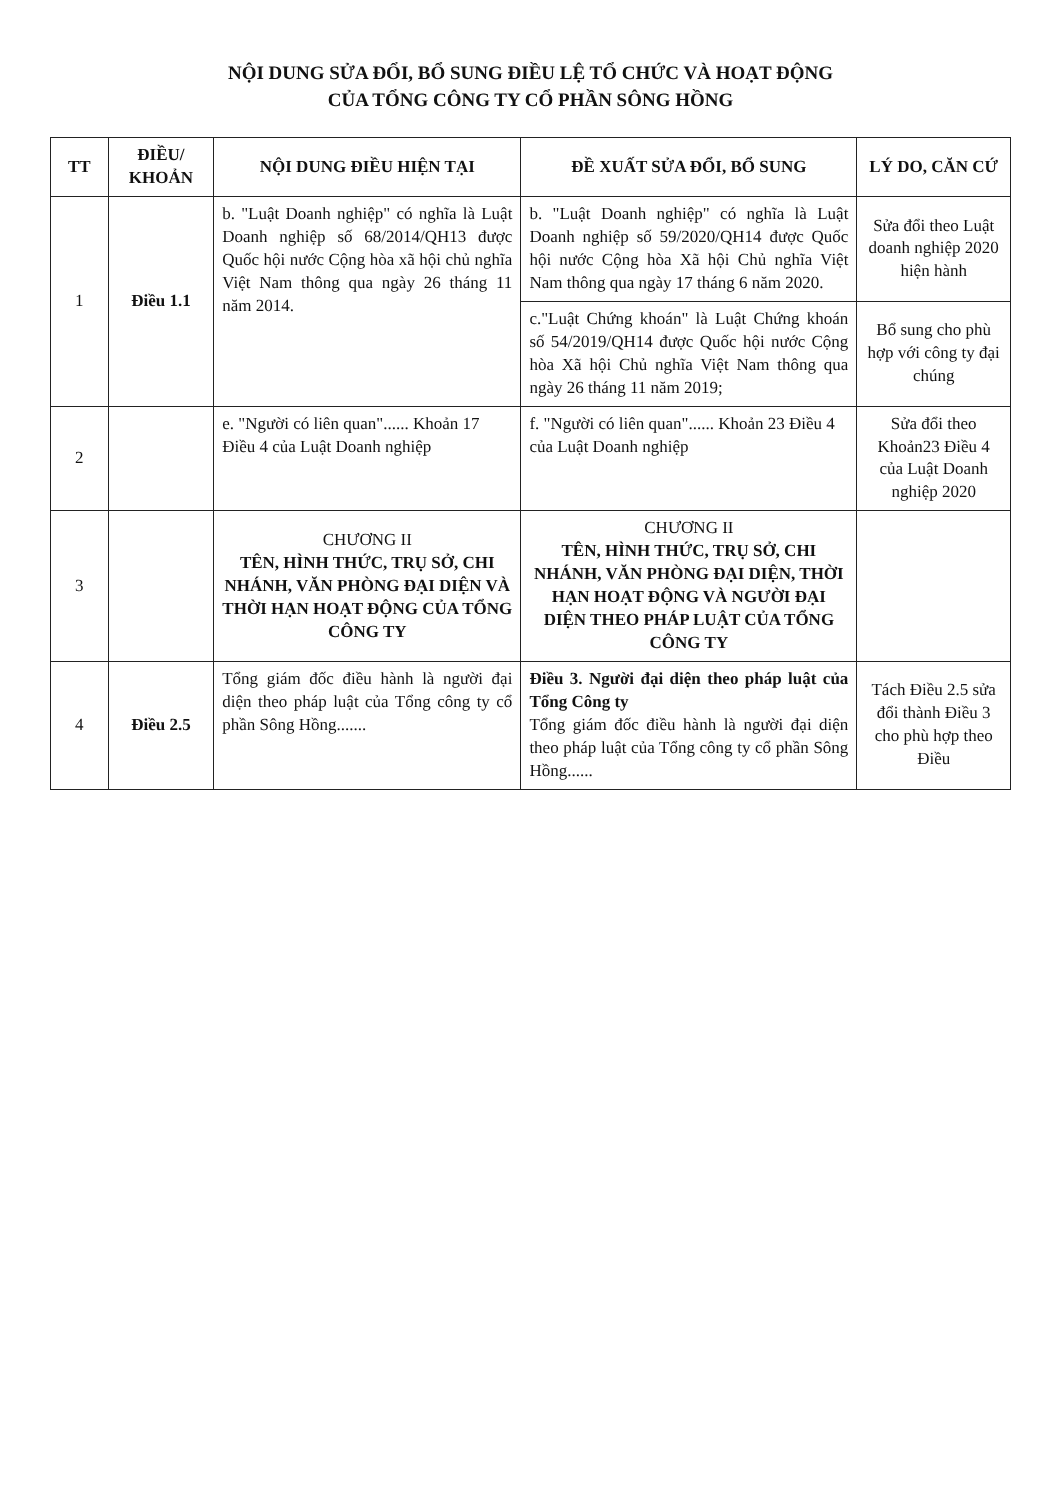NỘI DUNG SỬA ĐỔI, BỔ SUNG ĐIỀU LỆ TỔ CHỨC VÀ HOẠT ĐỘNG
CỦA TỔNG CÔNG TY CỔ PHẦN SÔNG HỒNG
| TT | ĐIỀU/ KHOẢN | NỘI DUNG ĐIỀU HIỆN TẠI | ĐỀ XUẤT SỬA ĐỔI, BỔ SUNG | LÝ DO, CĂN CỨ |
| --- | --- | --- | --- | --- |
| 1 | Điều 1.1 | b. "Luật Doanh nghiệp" có nghĩa là Luật Doanh nghiệp số 68/2014/QH13 được Quốc hội nước Cộng hòa xã hội chủ nghĩa Việt Nam thông qua ngày 26 tháng 11 năm 2014. | b. "Luật Doanh nghiệp" có nghĩa là Luật Doanh nghiệp số 59/2020/QH14 được Quốc hội nước Cộng hòa Xã hội Chủ nghĩa Việt Nam thông qua ngày 17 tháng 6 năm 2020. | Sửa đổi theo Luật doanh nghiệp 2020 hiện hành |
| | | | c."Luật Chứng khoán" là Luật Chứng khoán số 54/2019/QH14 được Quốc hội nước Cộng hòa Xã hội Chủ nghĩa Việt Nam thông qua ngày 26 tháng 11 năm 2019; | Bổ sung cho phù hợp với công ty đại chúng |
| 2 | | e. "Người có liên quan"...... Khoản 17 Điều 4 của Luật Doanh nghiệp | f. "Người có liên quan"...... Khoản 23 Điều 4 của Luật Doanh nghiệp | Sửa đổi theo Khoản23 Điều 4 của Luật Doanh nghiệp 2020 |
| 3 | | CHƯƠNG II TÊN, HÌNH THỨC, TRỤ SỞ, CHI NHÁNH, VĂN PHÒNG ĐẠI DIỆN VÀ THỜI HẠN HOẠT ĐỘNG CỦA TỔNG CÔNG TY | CHƯƠNG II TÊN, HÌNH THỨC, TRỤ SỞ, CHI NHÁNH, VĂN PHÒNG ĐẠI DIỆN, THỜI HẠN HOẠT ĐỘNG VÀ NGƯỜI ĐẠI DIỆN THEO PHÁP LUẬT CỦA TỔNG CÔNG TY | |
| 4 | Điều 2.5 | Tổng giám đốc điều hành là người đại diện theo pháp luật của Tổng công ty cổ phần Sông Hồng....... | Điều 3. Người đại diện theo pháp luật của Tổng Công ty Tổng giám đốc điều hành là người đại diện theo pháp luật của Tổng công ty cổ phần Sông Hồng...... | Tách Điều 2.5 sửa đổi thành Điều 3 cho phù hợp theo Điều |